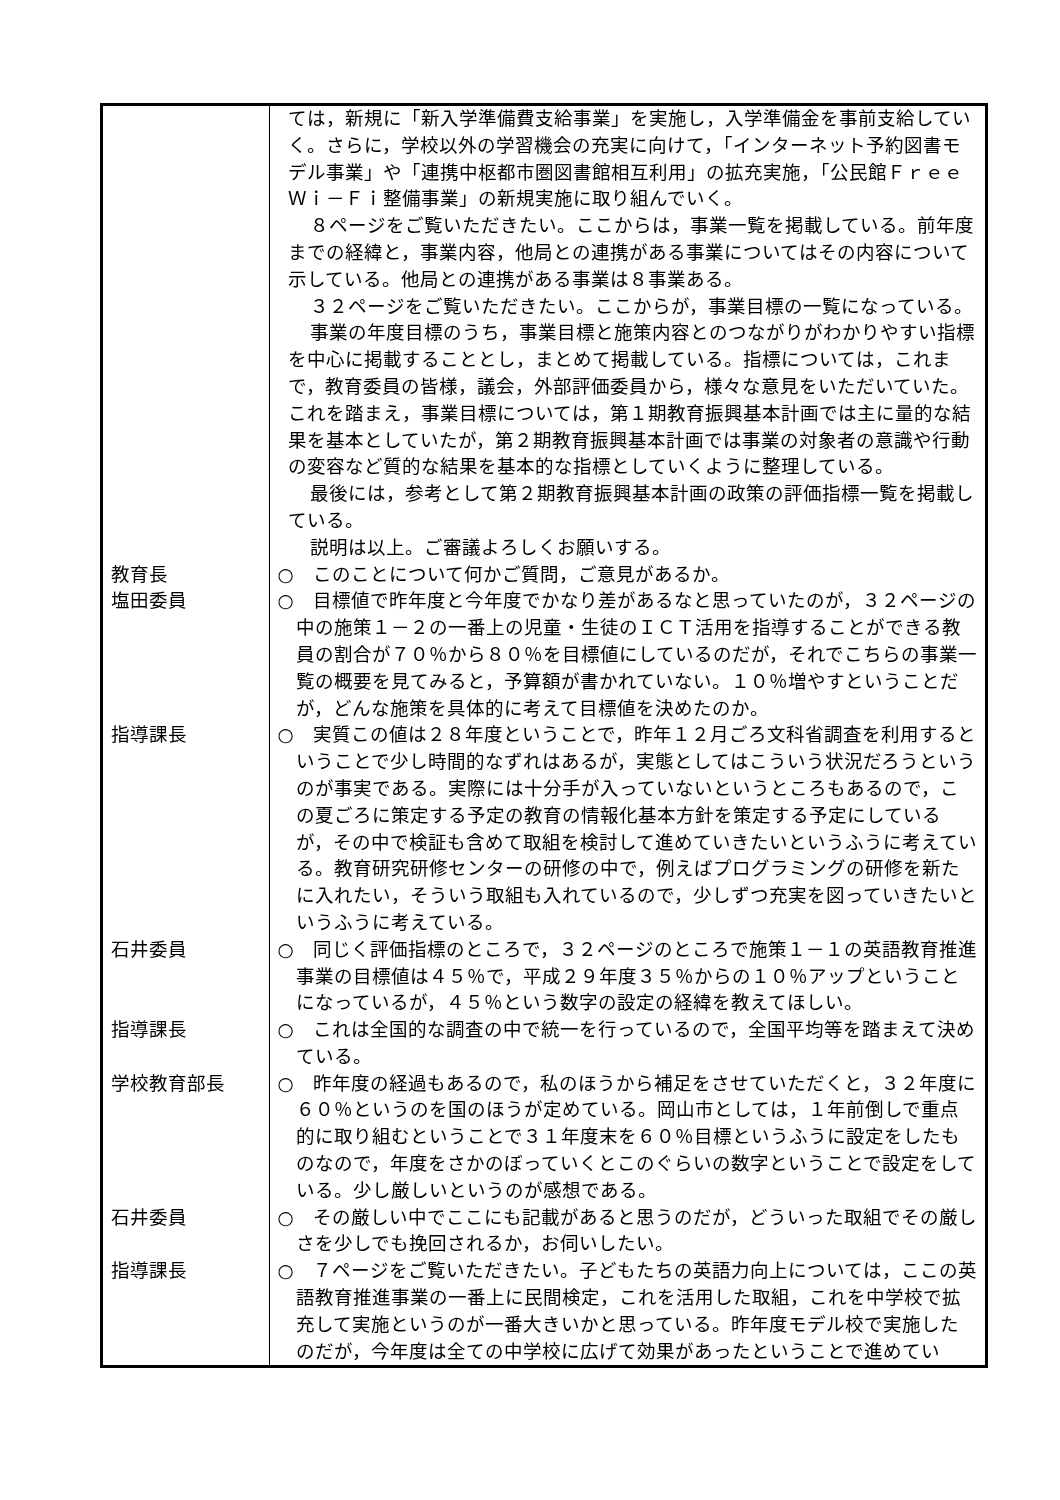| | ては，新規に「新入学準備費支給事業」を実施し，入学準備金を事前支給していく。さらに，学校以外の学習機会の充実に向けて，「インターネット予約図書モデル事業」や「連携中枢都市圏図書館相互利用」の拡充実施，「公民館Ｆｒｅｅ Ｗｉ－Ｆｉ整備事業」の新規実施に取り組んでいく。 ８ページをご覧いただきたい。ここからは，事業一覧を掲載している。前年度までの経緯と，事業内容，他局との連携がある事業についてはその内容について示している。他局との連携がある事業は８事業ある。 ３２ページをご覧いただきたい。ここからが，事業目標の一覧になっている。 事業の年度目標のうち，事業目標と施策内容とのつながりがわかりやすい指標を中心に掲載することとし，まとめて掲載している。指標については，これまで，教育委員の皆様，議会，外部評価委員から，様々な意見をいただいていた。これを踏まえ，事業目標については，第１期教育振興基本計画では主に量的な結果を基本としていたが，第２期教育振興基本計画では事業の対象者の意識や行動の変容など質的な結果を基本的な指標としていくように整理している。 最後には，参考として第２期教育振興基本計画の政策の評価指標一覧を掲載している。 説明は以上。ご審議よろしくお願いする。 |
| 教育長 | ○ このことについて何かご質問，ご意見があるか。 |
| 塩田委員 | ○ 目標値で昨年度と今年度でかなり差があるなと思っていたのが，３２ページの中の施策１－２の一番上の児童・生徒のＩＣＴ活用を指導することができる教員の割合が７０％から８０％を目標値にしているのだが，それでこちらの事業一覧の概要を見てみると，予算額が書かれていない。１０％増やすということだが，どんな施策を具体的に考えて目標値を決めたのか。 |
| 指導課長 | ○ 実質この値は２８年度ということで，昨年１２月ごろ文科省調査を利用するということで少し時間的なずれはあるが，実態としてはこういう状況だろうというのが事実である。実際には十分手が入っていないというところもあるので，この夏ごろに策定する予定の教育の情報化基本方針を策定する予定にしているが，その中で検証も含めて取組を検討して進めていきたいというふうに考えている。教育研究研修センターの研修の中で，例えばプログラミングの研修を新たに入れたい，そういう取組も入れているので，少しずつ充実を図っていきたいというふうに考えている。 |
| 石井委員 | ○ 同じく評価指標のところで，３２ページのところで施策１－１の英語教育推進事業の目標値は４５％で，平成２９年度３５％からの１０％アップということになっているが，４５％という数字の設定の経緯を教えてほしい。 |
| 指導課長 | ○ これは全国的な調査の中で統一を行っているので，全国平均等を踏まえて決めている。 |
| 学校教育部長 | ○ 昨年度の経過もあるので，私のほうから補足をさせていただくと，３２年度に６０％というのを国のほうが定めている。岡山市としては，１年前倒しで重点的に取り組むということで３１年度末を６０％目標というふうに設定をしたものなので，年度をさかのぼっていくとこのぐらいの数字ということで設定をしている。少し厳しいというのが感想である。 |
| 石井委員 | ○ その厳しい中でここにも記載があると思うのだが，どういった取組でその厳しさを少しでも挽回されるか，お伺いしたい。 |
| 指導課長 | ○ ７ページをご覧いただきたい。子どもたちの英語力向上については，ここの英語教育推進事業の一番上に民間検定，これを活用した取組，これを中学校で拡充して実施というのが一番大きいかと思っている。昨年度モデル校で実施したのだが，今年度は全ての中学校に広げて効果があったということで進めてい |